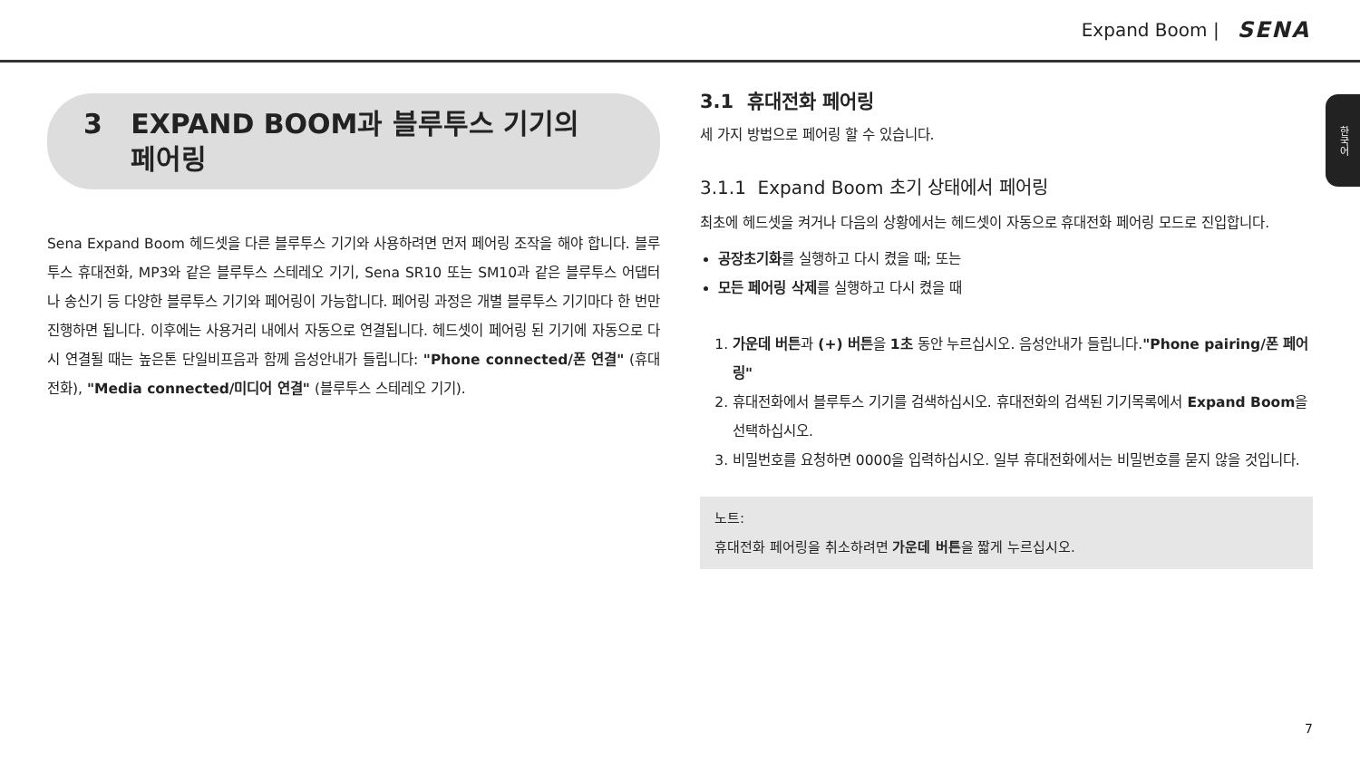Expand Boom | SENA
한국어
3 EXPAND BOOM과 블루투스 기기의
페어링
Sena Expand Boom 헤드셋을 다른 블루투스 기기와 사용하려면 먼저 페어링 조작을 해야 합니다. 블루투스 휴대전화, MP3와 같은 블루투스 스테레오 기기, Sena SR10 또는 SM10과 같은 블루투스 어댑터나 송신기 등 다양한 블루투스 기기와 페어링이 가능합니다. 페어링 과정은 개별 블루투스 기기마다 한 번만 진행하면 됩니다. 이후에는 사용거리 내에서 자동으로 연결됩니다. 헤드셋이 페어링 된 기기에 자동으로 다시 연결될 때는 높은톤 단일비프음과 함께 음성안내가 들립니다: "Phone connected/폰 연결" (휴대전화), "Media connected/미디어 연결" (블루투스 스테레오 기기).
3.1 휴대전화 페어링
세 가지 방법으로 페어링 할 수 있습니다.
3.1.1 Expand Boom 초기 상태에서 페어링
최초에 헤드셋을 켜거나 다음의 상황에서는 헤드셋이 자동으로 휴대전화 페어링 모드로 진입합니다.
공장초기화를 실행하고 다시 켰을 때; 또는
모든 페어링 삭제를 실행하고 다시 켰을 때
1. 가운데 버튼과 (+) 버튼을 1초 동안 누르십시오. 음성안내가 들립니다."Phone pairing/폰 페어링"
2. 휴대전화에서 블루투스 기기를 검색하십시오. 휴대전화의 검색된 기기목록에서 Expand Boom을 선택하십시오.
3. 비밀번호를 요청하면 0000을 입력하십시오. 일부 휴대전화에서는 비밀번호를 묻지 않을 것입니다.
노트:
휴대전화 페어링을 취소하려면 가운데 버튼을 짧게 누르십시오.
7